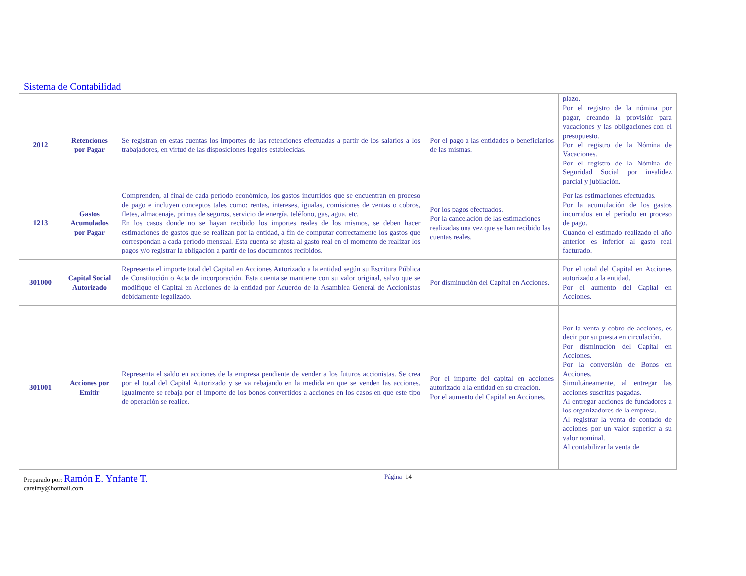Sistema de Contabilidad
| | | | | plazo. |
| 2012 | Retenciones por Pagar | Se registran en estas cuentas los importes de las retenciones efectuadas a partir de los salarios a los trabajadores, en virtud de las disposiciones legales establecidas. | Por el pago a las entidades o beneficiarios de las mismas. | Por el registro de la nómina por pagar, creando la provisión para vacaciones y las obligaciones con el presupuesto. Por el registro de la Nómina de Vacaciones. Por el registro de la Nómina de Seguridad Social por invalidez parcial y jubilación. |
| 1213 | Gastos Acumulados por Pagar | Comprenden, al final de cada período económico, los gastos incurridos que se encuentran en proceso de pago e incluyen conceptos tales como: rentas, intereses, igualas, comisiones de ventas o cobros, fletes, almacenaje, primas de seguros, servicio de energía, teléfono, gas, agua, etc. En los casos donde no se hayan recibido los importes reales de los mismos, se deben hacer estimaciones de gastos que se realizan por la entidad, a fin de computar correctamente los gastos que correspondan a cada período mensual. Esta cuenta se ajusta al gasto real en el momento de realizar los pagos y/o registrar la obligación a partir de los documentos recibidos. | Por los pagos efectuados. Por la cancelación de las estimaciones realizadas una vez que se han recibido las cuentas reales. | Por las estimaciones efectuadas. Por la acumulación de los gastos incurridos en el período en proceso de pago. Cuando el estimado realizado el año anterior es inferior al gasto real facturado. |
| 301000 | Capital Social Autorizado | Representa el importe total del Capital en Acciones Autorizado a la entidad según su Escritura Pública de Constitución o Acta de incorporación. Esta cuenta se mantiene con su valor original, salvo que se modifique el Capital en Acciones de la entidad por Acuerdo de la Asamblea General de Accionistas debidamente legalizado. | Por disminución del Capital en Acciones. | Por el total del Capital en Acciones autorizado a la entidad. Por el aumento del Capital en Acciones. |
| 301001 | Acciones por Emitir | Representa el saldo en acciones de la empresa pendiente de vender a los futuros accionistas. Se crea por el total del Capital Autorizado y se va rebajando en la medida en que se venden las acciones. Igualmente se rebaja por el importe de los bonos convertidos a acciones en los casos en que este tipo de operación se realice. | Por el importe del capital en acciones autorizado a la entidad en su creación. Por el aumento del Capital en Acciones. | Por la venta y cobro de acciones, es decir por su puesta en circulación. Por disminución del Capital en Acciones. Por la conversión de Bonos en Acciones. Simultáneamente, al entregar las acciones suscritas pagadas. Al entregar acciones de fundadores a los organizadores de la empresa. Al registrar la venta de contado de acciones por un valor superior a su valor nominal. Al contabilizar la venta de |
Preparado por: Ramón E. Ynfante T. Página 14
careimy@hotmail.com